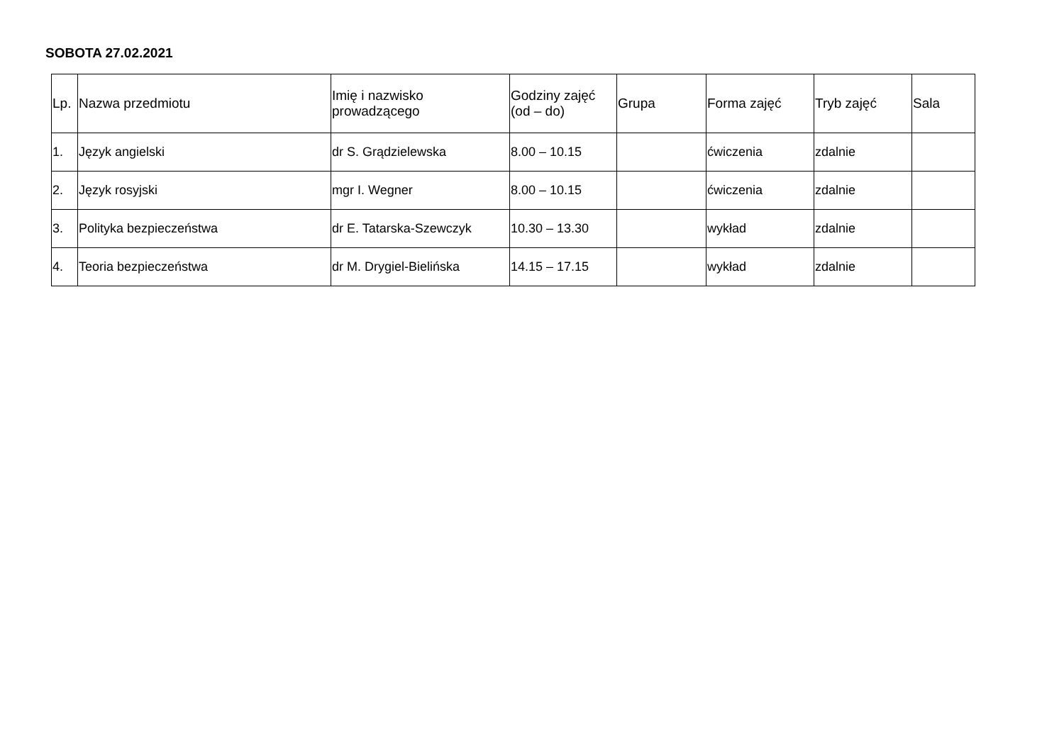SOBOTA 27.02.2021
| Lp. | Nazwa przedmiotu | Imię i nazwisko prowadzącego | Godziny zajęć (od – do) | Grupa | Forma zajęć | Tryb zajęć | Sala |
| --- | --- | --- | --- | --- | --- | --- | --- |
| 1. | Język angielski | dr S. Grądzielewska | 8.00 – 10.15 | | ćwiczenia | zdalnie | |
| 2. | Język rosyjski | mgr I. Wegner | 8.00 – 10.15 | | ćwiczenia | zdalnie | |
| 3. | Polityka bezpieczeństwa | dr E. Tatarska-Szewczyk | 10.30 – 13.30 | | wykład | zdalnie | |
| 4. | Teoria bezpieczeństwa | dr M. Drygiel-Bielińska | 14.15 – 17.15 | | wykład | zdalnie | |